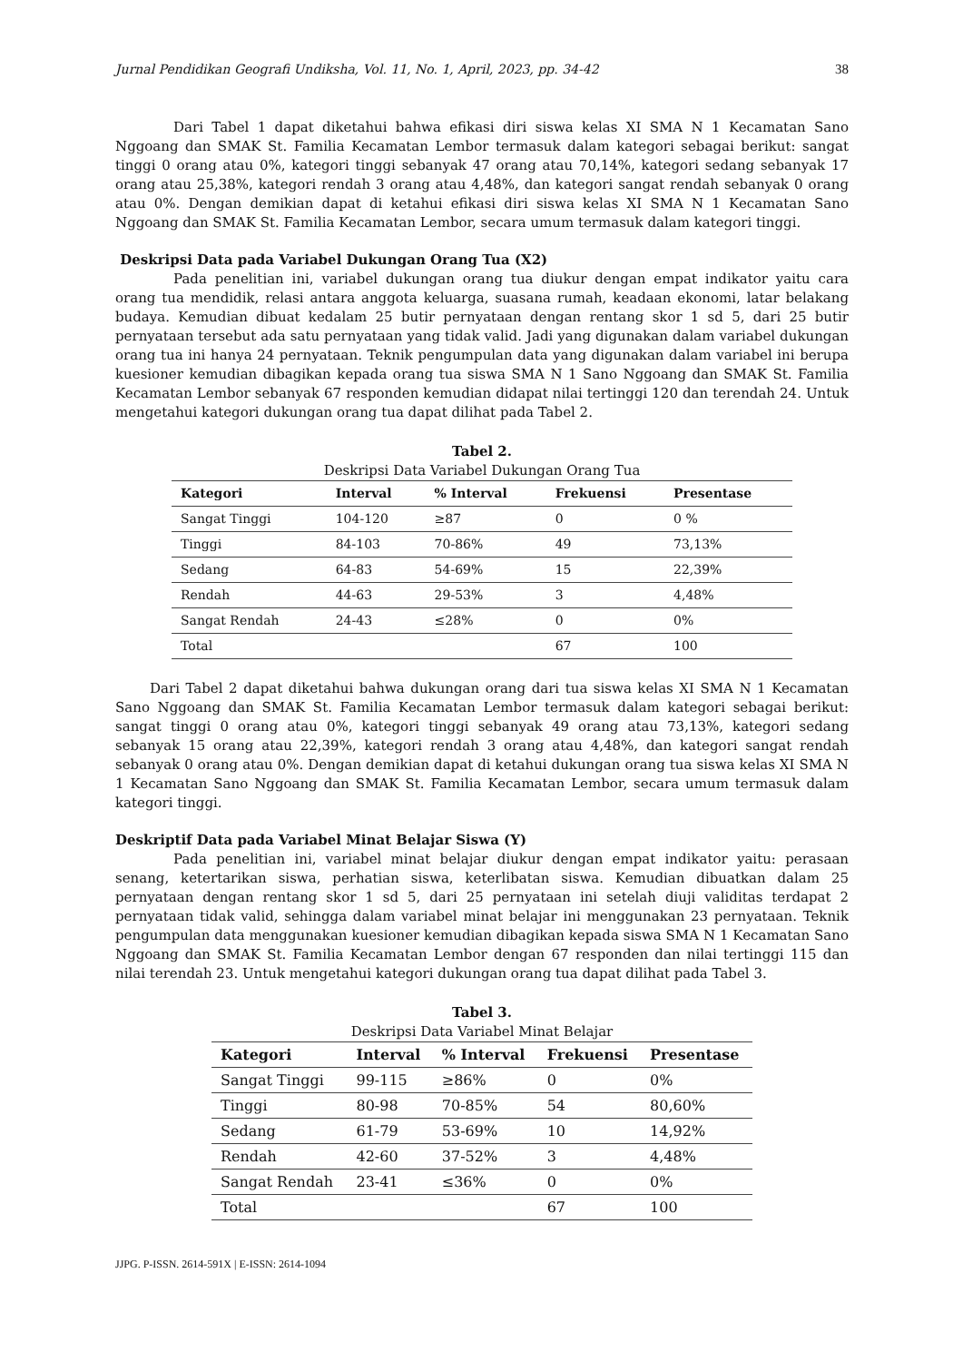Jurnal Pendidikan Geografi Undiksha, Vol. 11, No. 1, April, 2023, pp. 34-42 38
Dari Tabel 1 dapat diketahui bahwa efikasi diri siswa kelas XI SMA N 1 Kecamatan Sano Nggoang dan SMAK St. Familia Kecamatan Lembor termasuk dalam kategori sebagai berikut: sangat tinggi 0 orang atau 0%, kategori tinggi sebanyak 47 orang atau 70,14%, kategori sedang sebanyak 17 orang atau 25,38%, kategori rendah 3 orang atau 4,48%, dan kategori sangat rendah sebanyak 0 orang atau 0%. Dengan demikian dapat di ketahui efikasi diri siswa kelas XI SMA N 1 Kecamatan Sano Nggoang dan SMAK St. Familia Kecamatan Lembor, secara umum termasuk dalam kategori tinggi.
Deskripsi Data pada Variabel Dukungan Orang Tua (X2)
Pada penelitian ini, variabel dukungan orang tua diukur dengan empat indikator yaitu cara orang tua mendidik, relasi antara anggota keluarga, suasana rumah, keadaan ekonomi, latar belakang budaya. Kemudian dibuat kedalam 25 butir pernyataan dengan rentang skor 1 sd 5, dari 25 butir pernyataan tersebut ada satu pernyataan yang tidak valid. Jadi yang digunakan dalam variabel dukungan orang tua ini hanya 24 pernyataan. Teknik pengumpulan data yang digunakan dalam variabel ini berupa kuesioner kemudian dibagikan kepada orang tua siswa SMA N 1 Sano Nggoang dan SMAK St. Familia Kecamatan Lembor sebanyak 67 responden kemudian didapat nilai tertinggi 120 dan terendah 24. Untuk mengetahui kategori dukungan orang tua dapat dilihat pada Tabel 2.
Tabel 2.
Deskripsi Data Variabel Dukungan Orang Tua
| Kategori | Interval | % Interval | Frekuensi | Presentase |
| --- | --- | --- | --- | --- |
| Sangat Tinggi | 104-120 | ≥87 | 0 | 0 % |
| Tinggi | 84-103 | 70-86% | 49 | 73,13% |
| Sedang | 64-83 | 54-69% | 15 | 22,39% |
| Rendah | 44-63 | 29-53% | 3 | 4,48% |
| Sangat Rendah | 24-43 | ≤28% | 0 | 0% |
| Total | | | 67 | 100 |
Dari Tabel 2 dapat diketahui bahwa dukungan orang dari tua siswa kelas XI SMA N 1 Kecamatan Sano Nggoang dan SMAK St. Familia Kecamatan Lembor termasuk dalam kategori sebagai berikut: sangat tinggi 0 orang atau 0%, kategori tinggi sebanyak 49 orang atau 73,13%, kategori sedang sebanyak 15 orang atau 22,39%, kategori rendah 3 orang atau 4,48%, dan kategori sangat rendah sebanyak 0 orang atau 0%. Dengan demikian dapat di ketahui dukungan orang tua siswa kelas XI SMA N 1 Kecamatan Sano Nggoang dan SMAK St. Familia Kecamatan Lembor, secara umum termasuk dalam kategori tinggi.
Deskriptif Data pada Variabel Minat Belajar Siswa (Y)
Pada penelitian ini, variabel minat belajar diukur dengan empat indikator yaitu: perasaan senang, ketertarikan siswa, perhatian siswa, keterlibatan siswa. Kemudian dibuatkan dalam 25 pernyataan dengan rentang skor 1 sd 5, dari 25 pernyataan ini setelah diuji validitas terdapat 2 pernyataan tidak valid, sehingga dalam variabel minat belajar ini menggunakan 23 pernyataan. Teknik pengumpulan data menggunakan kuesioner kemudian dibagikan kepada siswa SMA N 1 Kecamatan Sano Nggoang dan SMAK St. Familia Kecamatan Lembor dengan 67 responden dan nilai tertinggi 115 dan nilai terendah 23. Untuk mengetahui kategori dukungan orang tua dapat dilihat pada Tabel 3.
Tabel 3.
Deskripsi Data Variabel Minat Belajar
| Kategori | Interval | % Interval | Frekuensi | Presentase |
| --- | --- | --- | --- | --- |
| Sangat Tinggi | 99-115 | ≥86% | 0 | 0% |
| Tinggi | 80-98 | 70-85% | 54 | 80,60% |
| Sedang | 61-79 | 53-69% | 10 | 14,92% |
| Rendah | 42-60 | 37-52% | 3 | 4,48% |
| Sangat Rendah | 23-41 | ≤36% | 0 | 0% |
| Total | | | 67 | 100 |
JJPG. P-ISSN. 2614-591X | E-ISSN: 2614-1094